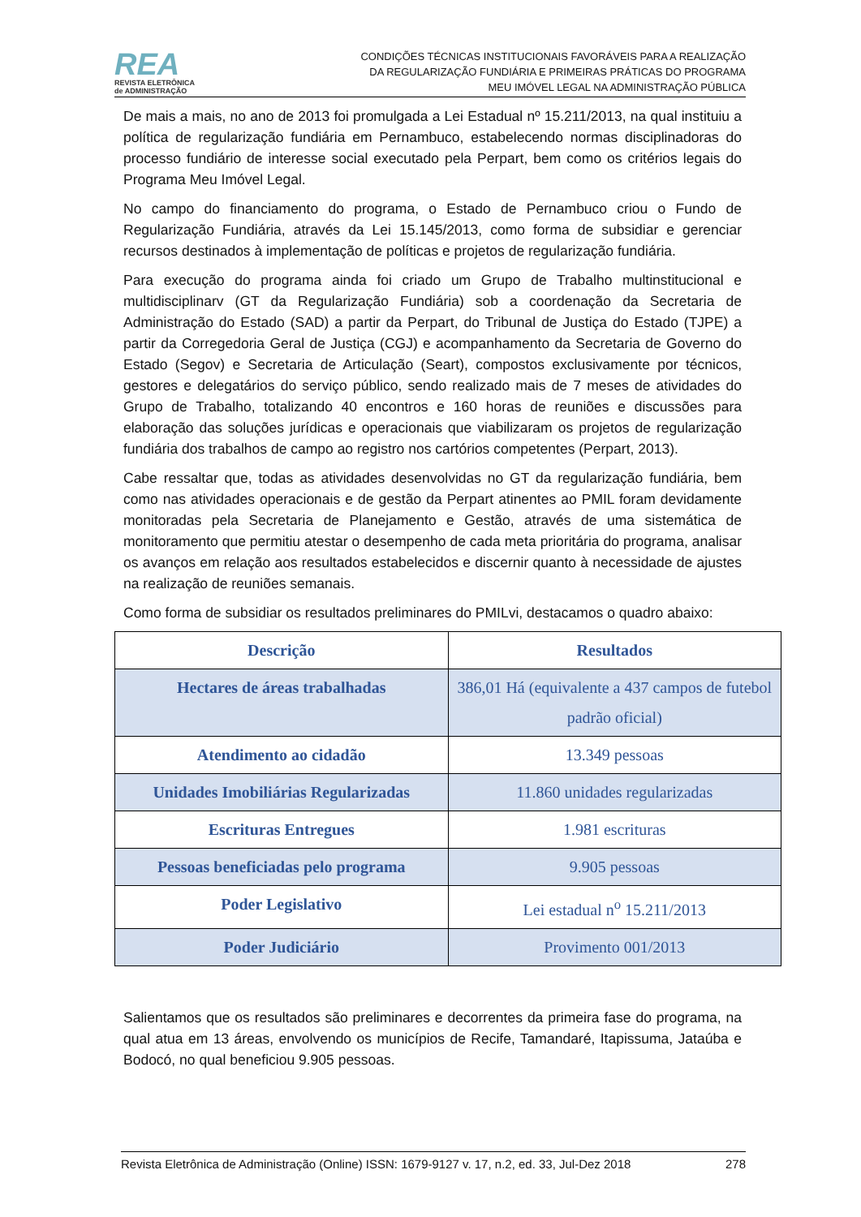REA
REVISTA ELETRÔNICA
de ADMINISTRAÇÃO
CONDIÇÕES TÉCNICAS INSTITUCIONAIS FAVORÁVEIS PARA A REALIZAÇÃO
DA REGULARIZAÇÃO FUNDIÁRIA E PRIMEIRAS PRÁTICAS DO PROGRAMA
MEU IMÓVEL LEGAL NA ADMINISTRAÇÃO PÚBLICA
De mais a mais, no ano de 2013 foi promulgada a Lei Estadual nº 15.211/2013, na qual instituiu a política de regularização fundiária em Pernambuco, estabelecendo normas disciplinadoras do processo fundiário de interesse social executado pela Perpart, bem como os critérios legais do Programa Meu Imóvel Legal.
No campo do financiamento do programa, o Estado de Pernambuco criou o Fundo de Regularização Fundiária, através da Lei 15.145/2013, como forma de subsidiar e gerenciar recursos destinados à implementação de políticas e projetos de regularização fundiária.
Para execução do programa ainda foi criado um Grupo de Trabalho multinstitucional e multidisciplinarv (GT da Regularização Fundiária) sob a coordenação da Secretaria de Administração do Estado (SAD) a partir da Perpart, do Tribunal de Justiça do Estado (TJPE) a partir da Corregedoria Geral de Justiça (CGJ) e acompanhamento da Secretaria de Governo do Estado (Segov) e Secretaria de Articulação (Seart), compostos exclusivamente por técnicos, gestores e delegatários do serviço público, sendo realizado mais de 7 meses de atividades do Grupo de Trabalho, totalizando 40 encontros e 160 horas de reuniões e discussões para elaboração das soluções jurídicas e operacionais que viabilizaram os projetos de regularização fundiária dos trabalhos de campo ao registro nos cartórios competentes (Perpart, 2013).
Cabe ressaltar que, todas as atividades desenvolvidas no GT da regularização fundiária, bem como nas atividades operacionais e de gestão da Perpart atinentes ao PMIL foram devidamente monitoradas pela Secretaria de Planejamento e Gestão, através de uma sistemática de monitoramento que permitiu atestar o desempenho de cada meta prioritária do programa, analisar os avanços em relação aos resultados estabelecidos e discernir quanto à necessidade de ajustes na realização de reuniões semanais.
Como forma de subsidiar os resultados preliminares do PMILvi, destacamos o quadro abaixo:
| Descrição | Resultados |
| --- | --- |
| Hectares de áreas trabalhadas | 386,01 Há (equivalente a 437 campos de futebol padrão oficial) |
| Atendimento ao cidadão | 13.349 pessoas |
| Unidades Imobiliárias Regularizadas | 11.860 unidades regularizadas |
| Escrituras Entregues | 1.981 escrituras |
| Pessoas beneficiadas pelo programa | 9.905 pessoas |
| Poder Legislativo | Lei estadual n<sup>o</sup> 15.211/2013 |
| Poder Judiciário | Provimento 001/2013 |
Salientamos que os resultados são preliminares e decorrentes da primeira fase do programa, na qual atua em 13 áreas, envolvendo os municípios de Recife, Tamandaré, Itapissuma, Jataúba e Bodocó, no qual beneficiou 9.905 pessoas.
Revista Eletrônica de Administração (Online) ISSN: 1679-9127 v. 17, n.2, ed. 33, Jul-Dez 2018 278